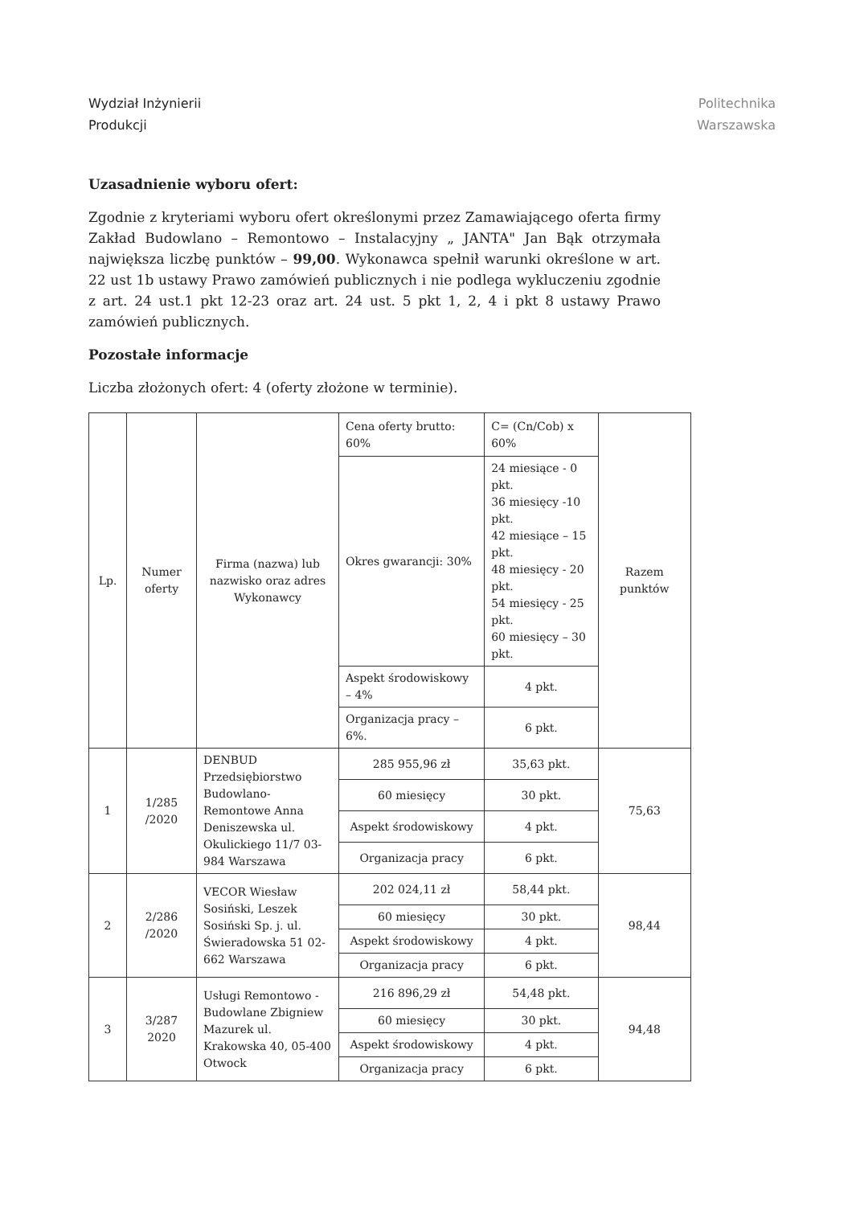Wydział Inżynierii
Produkcji
Politechnika
Warszawska
Uzasadnienie wyboru ofert:
Zgodnie z kryteriami wyboru ofert określonymi przez Zamawiającego oferta firmy Zakład Budowlano – Remontowo – Instalacyjny „ JANTA" Jan Bąk otrzymała największa liczbę punktów – 99,00. Wykonawca spełnił warunki określone w art. 22 ust 1b ustawy Prawo zamówień publicznych i nie podlega wykluczeniu zgodnie z art. 24 ust.1 pkt 12-23 oraz art. 24 ust. 5 pkt 1, 2, 4 i pkt 8 ustawy Prawo zamówień publicznych.
Pozostałe informacje
Liczba złożonych ofert: 4 (oferty złożone w terminie).
| Lp. | Numer oferty | Firma (nazwa) lub nazwisko oraz adres Wykonawcy | Cena oferty brutto: 60% | C= (Cn/Cob) x 60% | Razem punktów |
| | | | Okres gwarancji: 30% | 24 miesiące - 0 pkt. 36 miesięcy -10 pkt. 42 miesiące – 15 pkt. 48 miesięcy - 20 pkt. 54 miesięcy - 25 pkt. 60 miesięcy – 30 pkt. | |
| | | | Aspekt środowiskowy – 4% | 4 pkt. | |
| | | | Organizacja pracy – 6%. | 6 pkt. | |
| 1 | 1/285 /2020 | DENBUD Przedsiębiorstwo Budowlano-Remontowe Anna Deniszewska ul. Okulickiego 11/7 03-984 Warszawa | 285 955,96 zł | 35,63 pkt. | 75,63 |
| | | | 60 miesięcy | 30 pkt. | |
| | | | Aspekt środowiskowy | 4 pkt. | |
| | | | Organizacja pracy | 6 pkt. | |
| 2 | 2/286 /2020 | VECOR Wiesław Sosiński, Leszek Sosiński Sp. j. ul. Świeradowska 51 02- 662 Warszawa | 202 024,11 zł | 58,44 pkt. | 98,44 |
| | | | 60 miesięcy | 30 pkt. | |
| | | | Aspekt środowiskowy | 4 pkt. | |
| | | | Organizacja pracy | 6 pkt. | |
| 3 | 3/287 2020 | Usługi Remontowo - Budowlane Zbigniew Mazurek ul. Krakowska 40, 05-400 Otwock | 216 896,29 zł | 54,48 pkt. | 94,48 |
| | | | 60 miesięcy | 30 pkt. | |
| | | | Aspekt środowiskowy | 4 pkt. | |
| | | | Organizacja pracy | 6 pkt. | |